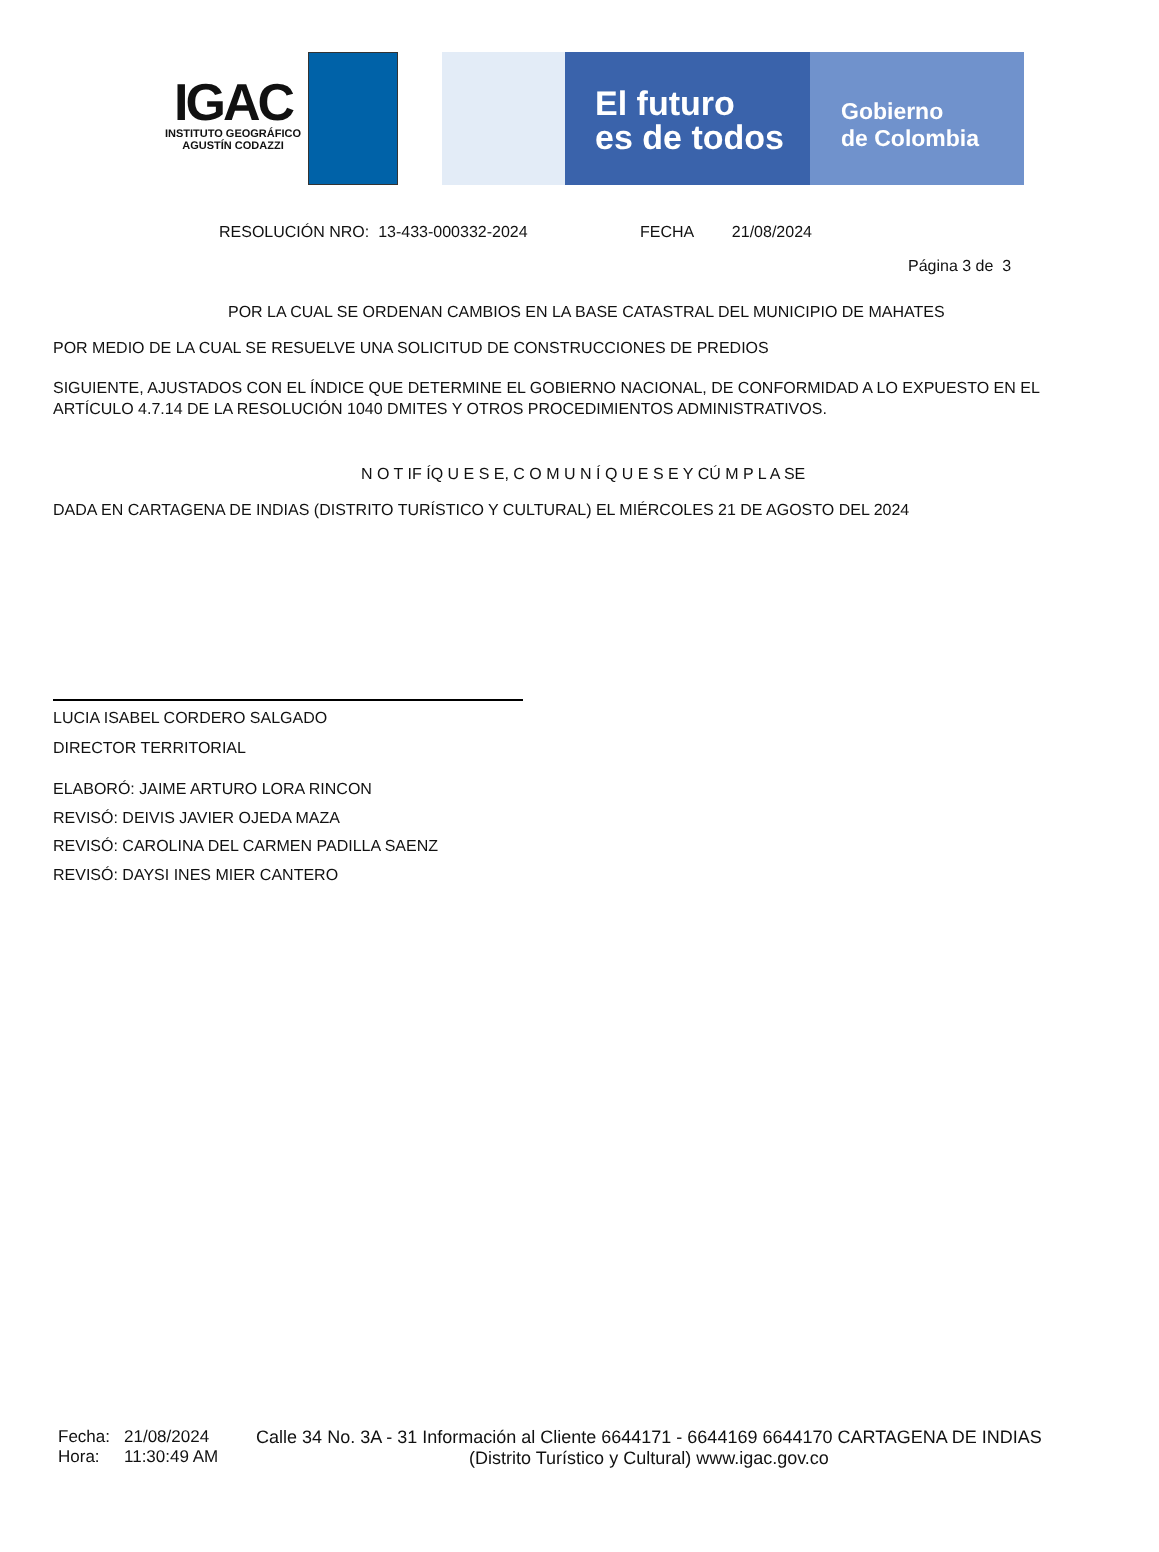IGAC
INSTITUTO GEOGRÁFICO
AGUSTÍN CODAZZI
El futuro
es de todos
Gobierno
de Colombia
RESOLUCIÓN NRO: 13-433-000332-2024 FECHA 21/08/2024
Página 3 de 3
POR LA CUAL SE ORDENAN CAMBIOS EN LA BASE CATASTRAL DEL MUNICIPIO DE MAHATES
POR MEDIO DE LA CUAL SE RESUELVE UNA SOLICITUD DE CONSTRUCCIONES DE PREDIOS
SIGUIENTE, AJUSTADOS CON EL ÍNDICE QUE DETERMINE EL GOBIERNO NACIONAL, DE CONFORMIDAD A LO EXPUESTO EN EL ARTÍCULO 4.7.14 DE LA RESOLUCIÓN 1040 DMITES Y OTROS PROCEDIMIENTOS ADMINISTRATIVOS.
N O T IF ÍQ U E S E, C O M U N Í Q U E S E Y CÚ M P L A SE
DADA EN CARTAGENA DE INDIAS (DISTRITO TURÍSTICO Y CULTURAL) EL MIÉRCOLES 21 DE AGOSTO DEL 2024
LUCIA ISABEL CORDERO SALGADO
DIRECTOR TERRITORIAL
ELABORÓ: JAIME ARTURO LORA RINCON
REVISÓ: DEIVIS JAVIER OJEDA MAZA
REVISÓ: CAROLINA DEL CARMEN PADILLA SAENZ
REVISÓ: DAYSI INES MIER CANTERO
Fecha:
Hora:
21/08/2024
11:30:49 AM
Calle 34 No. 3A - 31 Información al Cliente 6644171 - 6644169 6644170 CARTAGENA DE INDIAS
(Distrito Turístico y Cultural) www.igac.gov.co